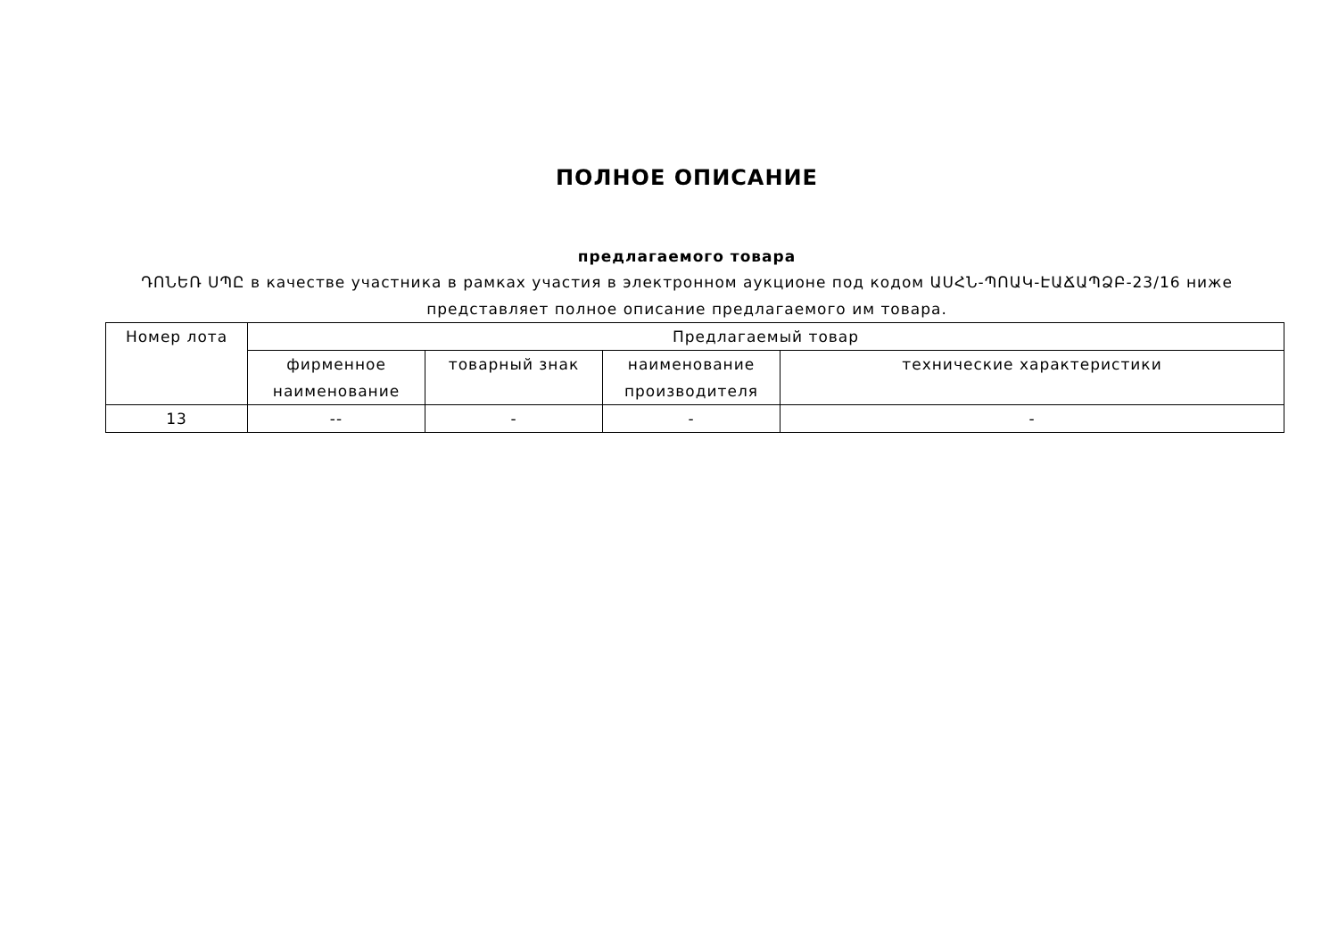ПОЛНОЕ ОПИСАНИЕ
предлагаемого товара
ԴՈՆԵՌ ՍՊԸ в качестве участника в рамках участия в электронном аукционе под кодом ԱՍՀՆ-ՊՈԱԿ-ԷԱՃԱՊՁԲ-23/16 ниже представляет полное описание предлагаемого им товара.
| Номер лота | Предлагаемый товар | | | |
| --- | --- | --- | --- | --- |
| | фирменное наименование | товарный знак | наименование производителя | технические характеристики |
| 13 | -- | - | - | - |